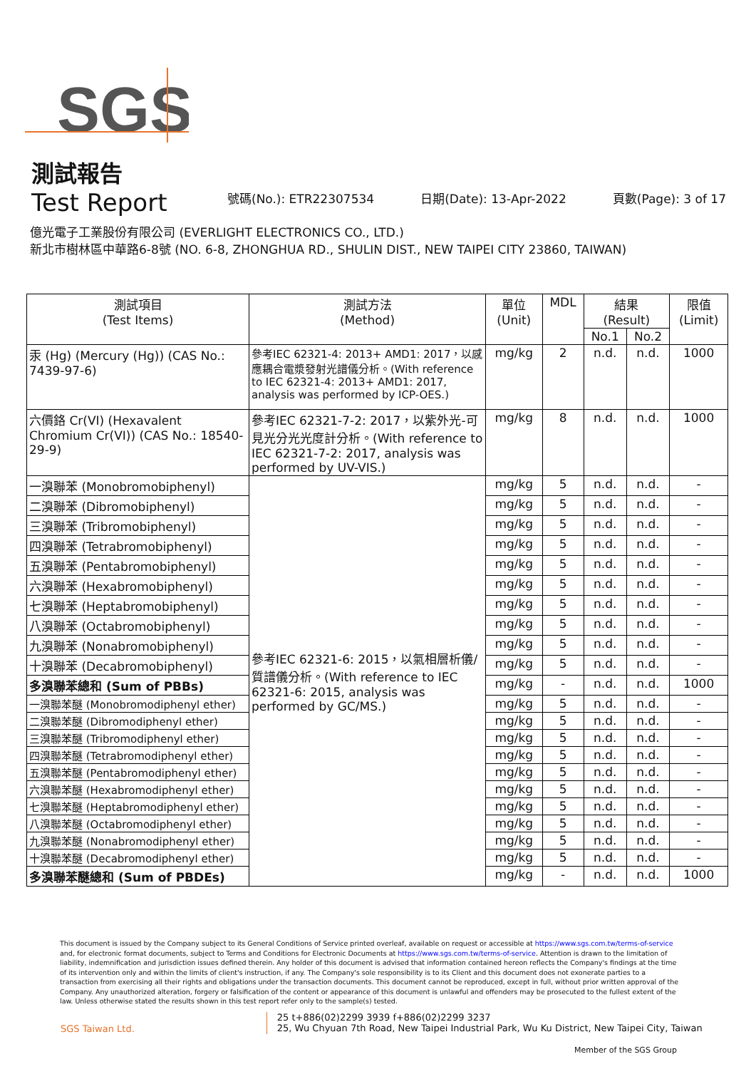SGS
測試報告
Test Report
號碼(No.): ETR22307534 日期(Date): 13-Apr-2022 頁數(Page): 3 of 17
億光電子工業股份有限公司 (EVERLIGHT ELECTRONICS CO., LTD.)
新北市樹林區中華路6-8號 (NO. 6-8, ZHONGHUA RD., SHULIN DIST., NEW TAIPEI CITY 23860, TAIWAN)
| 測試項目 (Test Items) | 測試方法 (Method) | 單位 (Unit) | MDL | 結果 (Result) | | 限值 (Limit) |
| --- | --- | --- | --- | --- | --- | --- |
| | | | | No.1 | No.2 | |
| 汞 (Hg) (Mercury (Hg)) (CAS No.: 7439-97-6) | 參考IEC 62321-4: 2013+ AMD1: 2017，以感應耦合電漿發射光譜儀分析。(With reference to IEC 62321-4: 2013+ AMD1: 2017, analysis was performed by ICP-OES.) | mg/kg | 2 | n.d. | n.d. | 1000 |
| 六價鉻 Cr(VI) (Hexavalent Chromium Cr(VI)) (CAS No.: 18540-29-9) | 參考IEC 62321-7-2: 2017，以紫外光-可見光分光光度計分析。(With reference to IEC 62321-7-2: 2017, analysis was performed by UV-VIS.) | mg/kg | 8 | n.d. | n.d. | 1000 |
| 一溴聯苯 (Monobromobiphenyl) | 參考IEC 62321-6: 2015，以氣相層析儀/質譜儀分析。(With reference to IEC 62321-6: 2015, analysis was performed by GC/MS.) | mg/kg | 5 | n.d. | n.d. | - |
| 二溴聯苯 (Dibromobiphenyl) | | mg/kg | 5 | n.d. | n.d. | - |
| 三溴聯苯 (Tribromobiphenyl) | | mg/kg | 5 | n.d. | n.d. | - |
| 四溴聯苯 (Tetrabromobiphenyl) | | mg/kg | 5 | n.d. | n.d. | - |
| 五溴聯苯 (Pentabromobiphenyl) | | mg/kg | 5 | n.d. | n.d. | - |
| 六溴聯苯 (Hexabromobiphenyl) | | mg/kg | 5 | n.d. | n.d. | - |
| 七溴聯苯 (Heptabromobiphenyl) | | mg/kg | 5 | n.d. | n.d. | - |
| 八溴聯苯 (Octabromobiphenyl) | | mg/kg | 5 | n.d. | n.d. | - |
| 九溴聯苯 (Nonabromobiphenyl) | | mg/kg | 5 | n.d. | n.d. | - |
| 十溴聯苯 (Decabromobiphenyl) | | mg/kg | 5 | n.d. | n.d. | - |
| 多溴聯苯總和 (Sum of PBBs) | | mg/kg | - | n.d. | n.d. | 1000 |
| 一溴聯苯醚 (Monobromodiphenyl ether) | | mg/kg | 5 | n.d. | n.d. | - |
| 二溴聯苯醚 (Dibromodiphenyl ether) | | mg/kg | 5 | n.d. | n.d. | - |
| 三溴聯苯醚 (Tribromodiphenyl ether) | | mg/kg | 5 | n.d. | n.d. | - |
| 四溴聯苯醚 (Tetrabromodiphenyl ether) | | mg/kg | 5 | n.d. | n.d. | - |
| 五溴聯苯醚 (Pentabromodiphenyl ether) | | mg/kg | 5 | n.d. | n.d. | - |
| 六溴聯苯醚 (Hexabromodiphenyl ether) | | mg/kg | 5 | n.d. | n.d. | - |
| 七溴聯苯醚 (Heptabromodiphenyl ether) | | mg/kg | 5 | n.d. | n.d. | - |
| 八溴聯苯醚 (Octabromodiphenyl ether) | | mg/kg | 5 | n.d. | n.d. | - |
| 九溴聯苯醚 (Nonabromodiphenyl ether) | | mg/kg | 5 | n.d. | n.d. | - |
| 十溴聯苯醚 (Decabromodiphenyl ether) | | mg/kg | 5 | n.d. | n.d. | - |
| 多溴聯苯醚總和 (Sum of PBDEs) | | mg/kg | - | n.d. | n.d. | 1000 |
This document is issued by the Company subject to its General Conditions of Service printed overleaf, available on request or accessible at https://www.sgs.com.tw/terms-of-service and, for electronic format documents, subject to Terms and Conditions for Electronic Documents at https://www.sgs.com.tw/terms-of-service. Attention is drawn to the limitation of liability, indemnification and jurisdiction issues defined therein. Any holder of this document is advised that information contained hereon reflects the Company's findings at the time of its intervention only and within the limits of client's instruction, if any. The Company's sole responsibility is to its Client and this document does not exonerate parties to a transaction from exercising all their rights and obligations under the transaction documents. This document cannot be reproduced, except in full, without prior written approval of the Company. Any unauthorized alteration, forgery or falsification of the content or appearance of this document is unlawful and offenders may be prosecuted to the fullest extent of the law. Unless otherwise stated the results shown in this test report refer only to the sample(s) tested.
SGS Taiwan Ltd. 25 t+886(02)2299 3939 f+886(02)2299 3237
25, Wu Chyuan 7th Road, New Taipei Industrial Park, Wu Ku District, New Taipei City, Taiwan
Member of the SGS Group